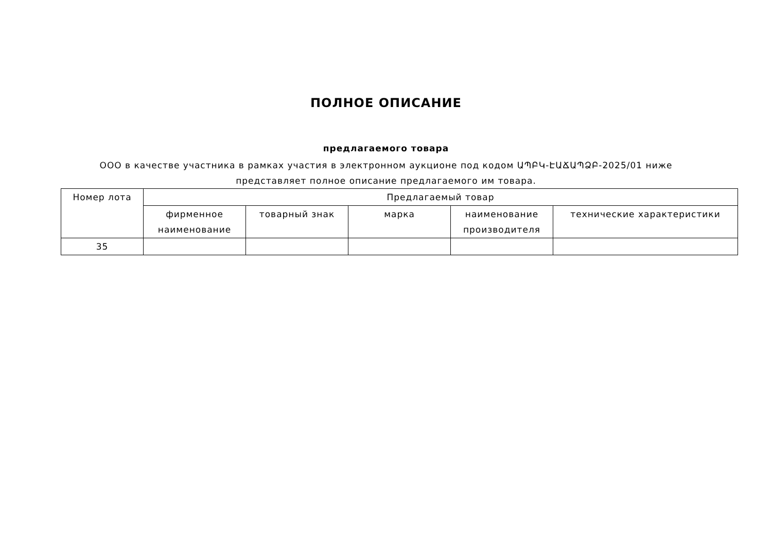ПОЛНОЕ ОПИСАНИЕ
предлагаемого товара
ООО в качестве участника в рамках участия в электронном аукционе под кодом ԱՊԲԿ-ԷԱՃԱՊՁԲ-2025/01 ниже представляет полное описание предлагаемого им товара.
| Номер лота | Предлагаемый товар | | | | |
| --- | --- | --- | --- | --- | --- |
| | фирменное наименование | товарный знак | марка | наименование производителя | технические характеристики |
| 35 | | | | | |